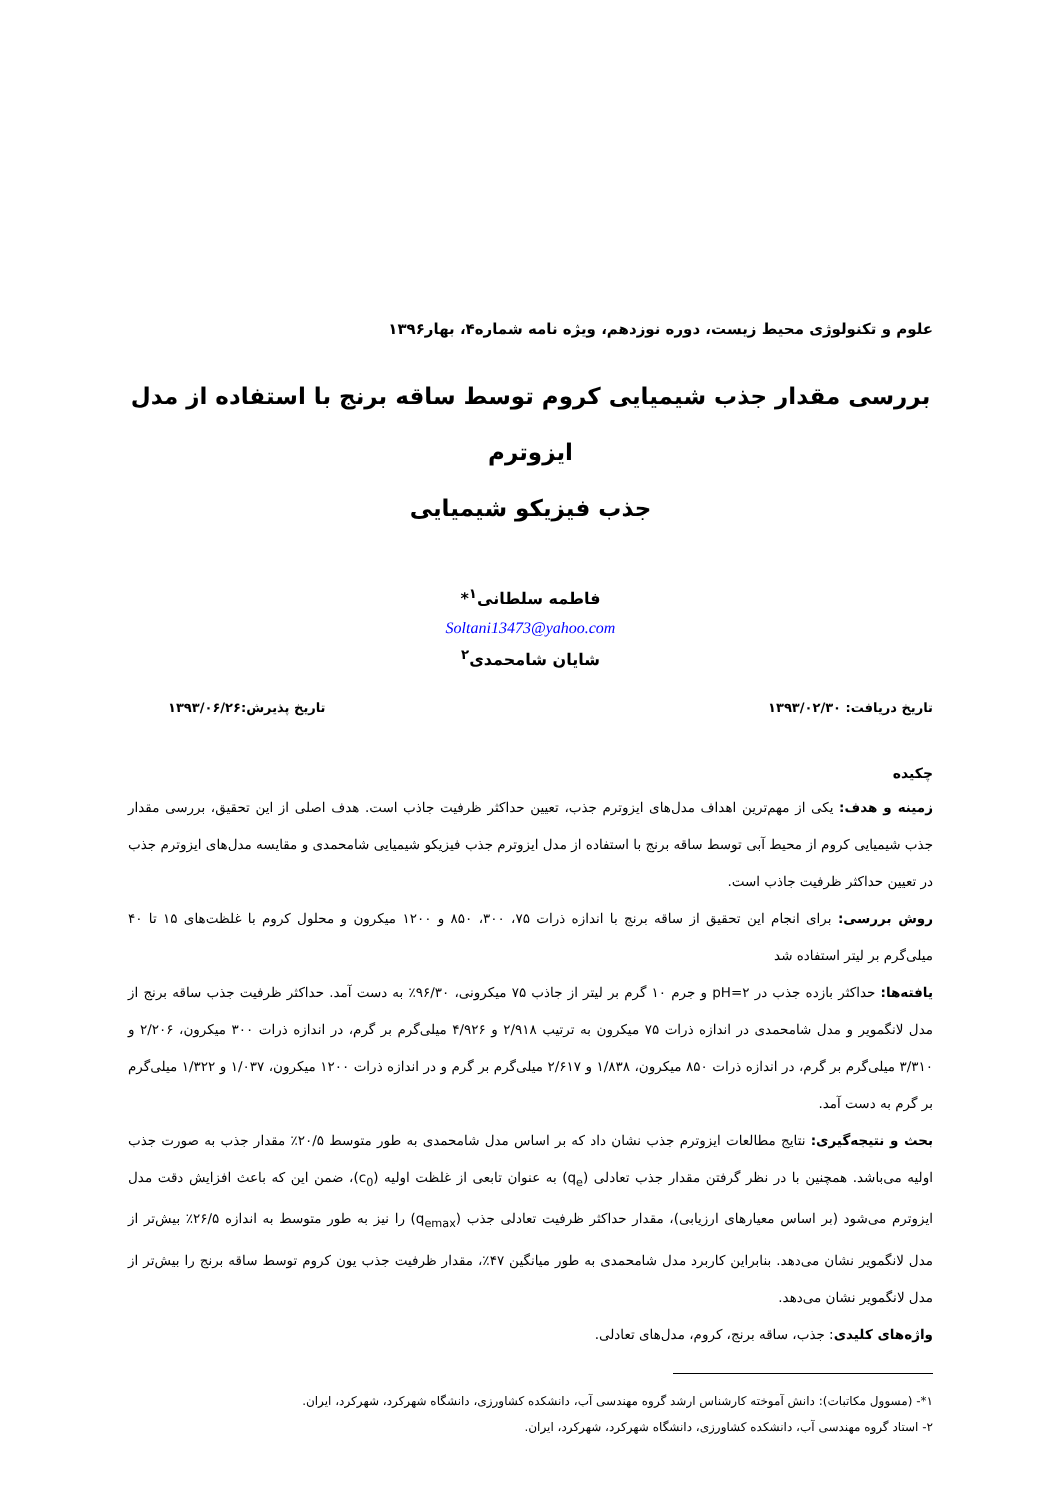علوم و تکنولوژی محیط زیست، دوره نوزدهم، ویژه نامه شماره۴، بهار۱۳۹۶
بررسی مقدار جذب شیمیایی کروم توسط ساقه برنج با استفاده از مدل ایزوترم
جذب فیزیکو شیمیایی
فاطمه سلطانی<sup>۱</sup>*
Soltani13473@yahoo.com
شایان شامحمدی<sup>۲</sup>
تاریخ دریافت: ۱۳۹۳/۰۲/۳۰ تاریخ پذیرش:۱۳۹۳/۰۶/۲۶
چکیده
زمینه و هدف: یکی از مهم‌ترین اهداف مدل‌های ایزوترم جذب، تعیین حداکثر ظرفیت جاذب است. هدف اصلی از این تحقیق، بررسی مقدار جذب شیمیایی کروم از محیط آبی توسط ساقه برنج با استفاده از مدل ایزوترم جذب فیزیکو شیمیایی شامحمدی و مقایسه مدل‌های ایزوترم جذب در تعیین حداکثر ظرفیت جاذب است.
روش بررسی: برای انجام این تحقیق از ساقه برنج با اندازه ذرات ۷۵، ۳۰۰، ۸۵۰ و ۱۲۰۰ میکرون و محلول کروم با غلظت‌های ۱۵ تا ۴۰ میلی‌گرم بر لیتر استفاده شد
یافته‌ها: حداکثر بازده جذب در pH=۲ و جرم ۱۰ گرم بر لیتر از جاذب ۷۵ میکرونی، ۹۶/۳۰٪ به دست آمد. حداکثر ظرفیت جذب ساقه برنج از مدل لانگمویر و مدل شامحمدی در اندازه ذرات ۷۵ میکرون به ترتیب ۲/۹۱۸ و ۴/۹۲۶ میلی‌گرم بر گرم، در اندازه ذرات ۳۰۰ میکرون، ۲/۲۰۶ و ۳/۳۱۰ میلی‌گرم بر گرم، در اندازه ذرات ۸۵۰ میکرون، ۱/۸۳۸ و ۲/۶۱۷ میلی‌گرم بر گرم و در اندازه ذرات ۱۲۰۰ میکرون، ۱/۰۳۷ و ۱/۳۲۲ میلی‌گرم بر گرم به دست آمد.
بحث و نتیجه‌گیری: نتایج مطالعات ایزوترم جذب نشان داد که بر اساس مدل شامحمدی به طور متوسط ۲۰/۵٪ مقدار جذب به صورت جذب اولیه می‌باشد. همچنین با در نظر گرفتن مقدار جذب تعادلی (q<sub>e</sub>) به عنوان تابعی از غلظت اولیه (c<sub>0</sub>)، ضمن این که باعث افزایش دقت مدل ایزوترم می‌شود (بر اساس معیارهای ارزیابی)، مقدار حداکثر ظرفیت تعادلی جذب (q<sub>emax</sub>) را نیز به طور متوسط به اندازه ۲۶/۵٪ بیش‌تر از مدل لانگمویر نشان می‌دهد. بنابراین کاربرد مدل شامحمدی به طور میانگین ۴۷٪، مقدار ظرفیت جذب یون کروم توسط ساقه برنج را بیش‌تر از مدل لانگمویر نشان می‌دهد.
واژه‌های کلیدی: جذب، ساقه برنج، کروم، مدل‌های تعادلی.
۱*- (مسوول مکاتبات): دانش آموخته کارشناس ارشد گروه مهندسی آب، دانشکده کشاورزی، دانشگاه شهرکرد، شهرکرد، ایران.
۲- استاد گروه مهندسی آب، دانشکده کشاورزی، دانشگاه شهرکرد، شهرکرد، ایران.